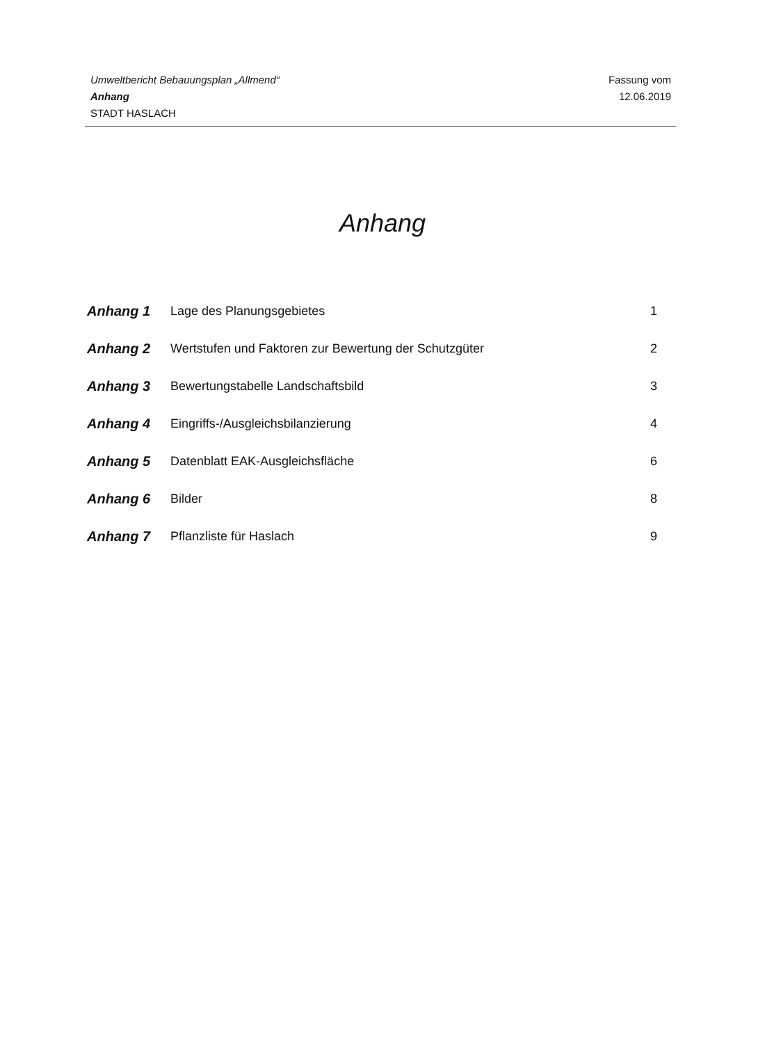Umweltbericht Bebauungsplan „Allmend“
Anhang
STADT HASLACH
Fassung vom
12.06.2019
Anhang
| Anhang 1 | Lage des Planungsgebietes | 1 |
| Anhang 2 | Wertstufen und Faktoren zur Bewertung der Schutzgüter | 2 |
| Anhang 3 | Bewertungstabelle Landschaftsbild | 3 |
| Anhang 4 | Eingriffs-/Ausgleichsbilanzierung | 4 |
| Anhang 5 | Datenblatt EAK-Ausgleichsfläche | 6 |
| Anhang 6 | Bilder | 8 |
| Anhang 7 | Pflanzliste für Haslach | 9 |